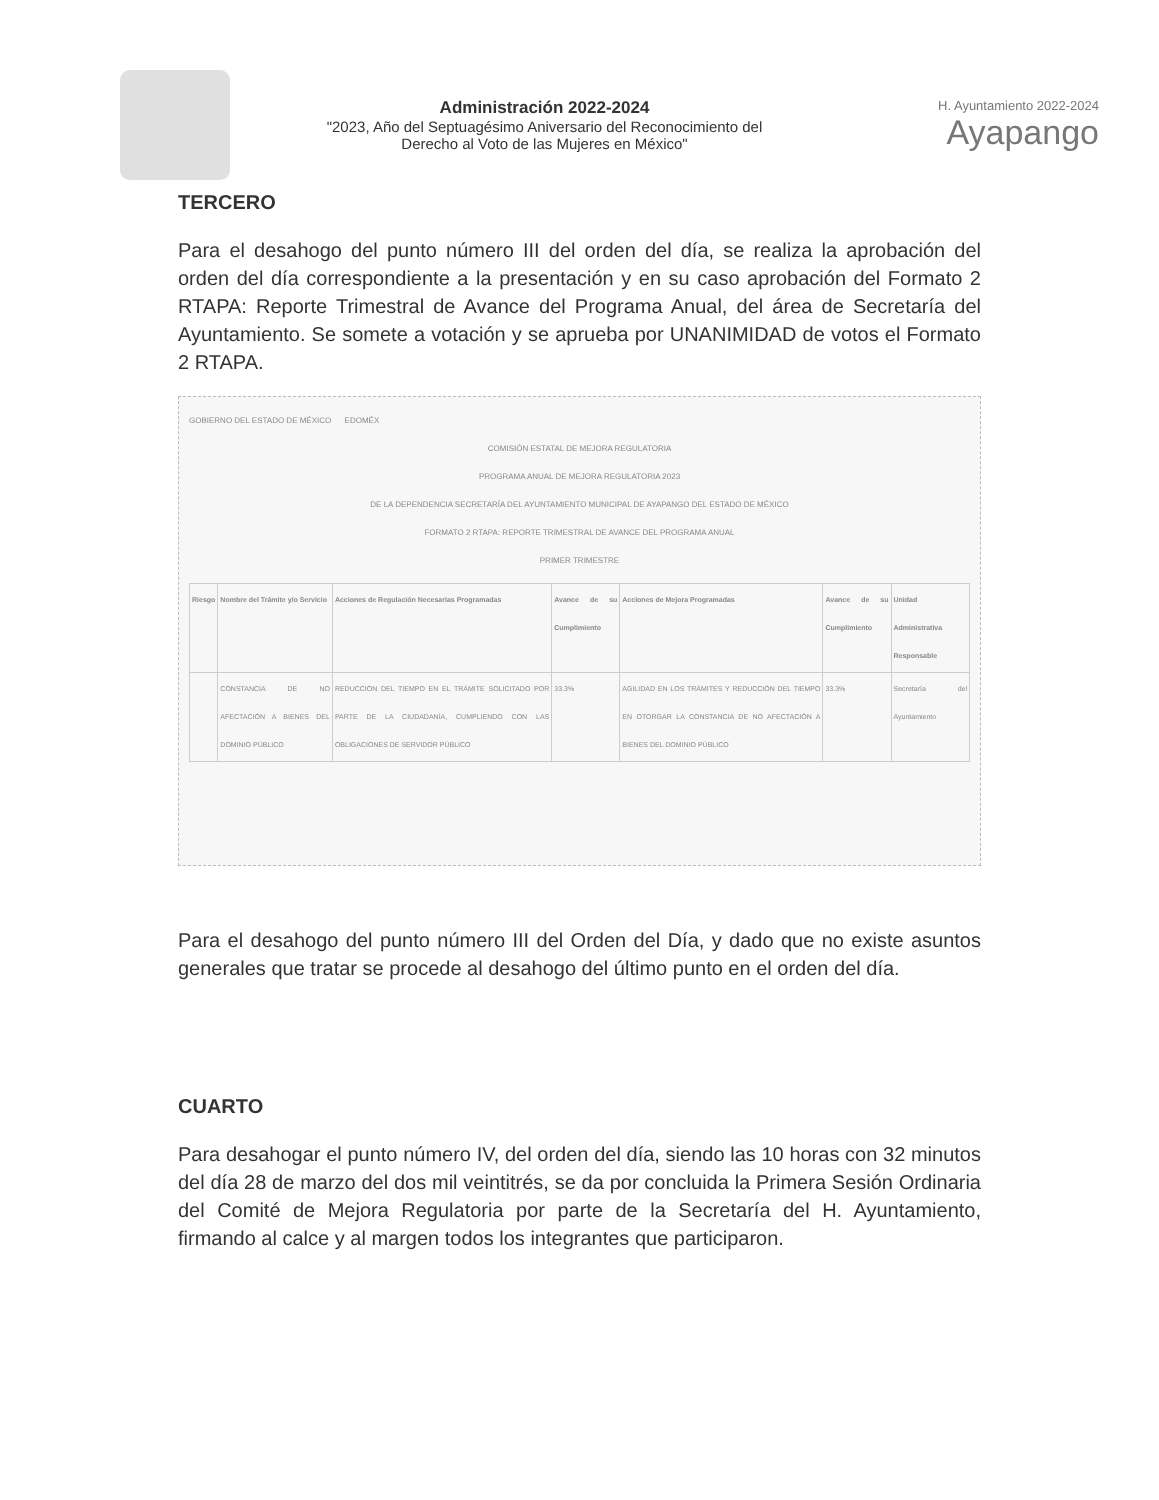Administración 2022-2024
"2023, Año del Septuagésimo Aniversario del Reconocimiento del Derecho al Voto de las Mujeres en México"
H. Ayuntamiento 2022-2024
Ayapango
TERCERO
Para el desahogo del punto número III del orden del día, se realiza la aprobación del orden del día correspondiente a la presentación y en su caso aprobación del Formato 2 RTAPA: Reporte Trimestral de Avance del Programa Anual, del área de Secretaría del Ayuntamiento. Se somete a votación y se aprueba por UNANIMIDAD de votos el Formato 2 RTAPA.
GOBIERNO DEL ESTADO DE MÉXICO EDOMÉX
COMISIÓN ESTATAL DE MEJORA REGULATORIA
PROGRAMA ANUAL DE MEJORA REGULATORIA 2023
DE LA DEPENDENCIA SECRETARÍA DEL AYUNTAMIENTO MUNICIPAL DE AYAPANGO DEL ESTADO DE MÉXICO
FORMATO 2 RTAPA: REPORTE TRIMESTRAL DE AVANCE DEL PROGRAMA ANUAL
PRIMER TRIMESTRE
| Riesgo | Nombre del Trámite y/o Servicio | Acciones de Regulación Necesarias Programadas | Avance de su Cumplimiento | Acciones de Mejora Programadas | Avance de su Cumplimiento | Unidad Administrativa Responsable |
| --- | --- | --- | --- | --- | --- | --- |
| | CONSTANCIA DE NO AFECTACIÓN A BIENES DEL DOMINIO PÚBLICO | REDUCCIÓN DEL TIEMPO EN EL TRÁMITE SOLICITADO POR PARTE DE LA CIUDADANÍA, CUMPLIENDO CON LAS OBLIGACIONES DE SERVIDOR PÚBLICO | 33.3% | AGILIDAD EN LOS TRÁMITES Y REDUCCIÓN DEL TIEMPO EN OTORGAR LA CONSTANCIA DE NO AFECTACIÓN A BIENES DEL DOMINIO PÚBLICO | 33.3% | Secretaría del Ayuntamiento |
Para el desahogo del punto número III del Orden del Día, y dado que no existe asuntos generales que tratar se procede al desahogo del último punto en el orden del día.
CUARTO
Para desahogar el punto número IV, del orden del día, siendo las 10 horas con 32 minutos del día 28 de marzo del dos mil veintitrés, se da por concluida la Primera Sesión Ordinaria del Comité de Mejora Regulatoria por parte de la Secretaría del H. Ayuntamiento, firmando al calce y al margen todos los integrantes que participaron.